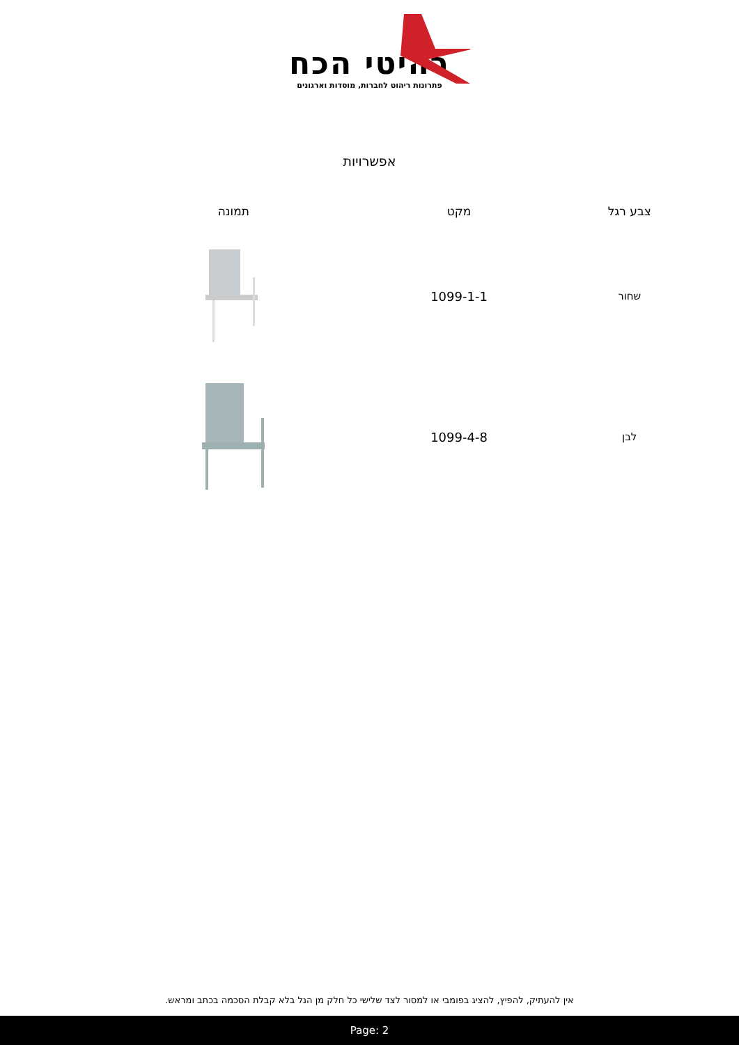רהיטי הכח
פתרונות ריהוט לחברות, מוסדות וארגונים
אפשרויות
| צבע רגל | מקט | תמונה |
| --- | --- | --- |
| שחור | 1099-1-1 | |
| לבן | 1099-4-8 | |
אין להעתיק, להפיץ, להציג בפומבי או למסור לצד שלישי כל חלק מן הנל בלא קבלת הסכמה בכתב ומראש.
Page: 2